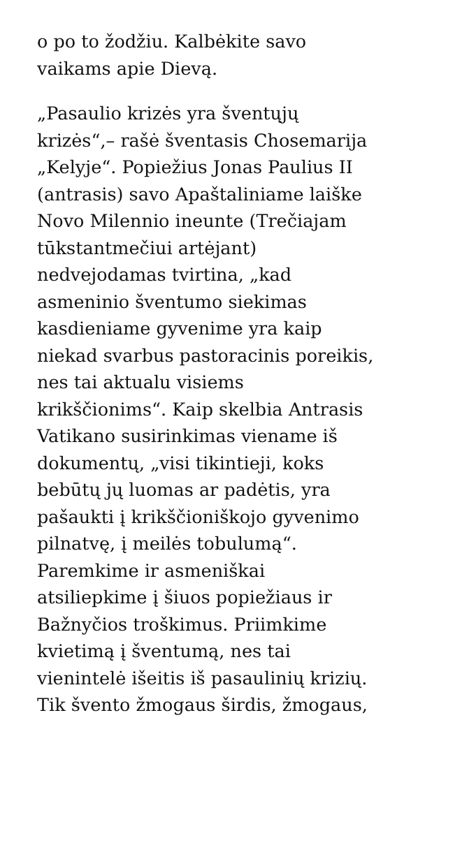o po to žodžiu. Kalbėkite savo
vaikams apie Dievą.
„Pasaulio krizės yra šventųjų
krizės“,– rašė šventasis Chosemarija
„Kelyje“. Popiežius Jonas Paulius II
(antrasis) savo Apaštaliniame laiške
Novo Milennio ineunte (Trečiajam
tūkstantmečiui artėjant)
nedvejodamas tvirtina, „kad
asmeninio šventumo siekimas
kasdieniame gyvenime yra kaip
niekad svarbus pastoracinis poreikis,
nes tai aktualu visiems
krikščionims“. Kaip skelbia Antrasis
Vatikano susirinkimas viename iš
dokumentų, „visi tikintieji, koks
bebūtų jų luomas ar padėtis, yra
pašaukti į krikščioniškojo gyvenimo
pilnatvę, į meilės tobulumą“.
Paremkime ir asmeniškai
atsiliepkime į šiuos popiežiaus ir
Bažnyčios troškimus. Priimkime
kvietimą į šventumą, nes tai
vienintelė išeitis iš pasaulinių krizių.
Tik švento žmogaus širdis, žmogaus,